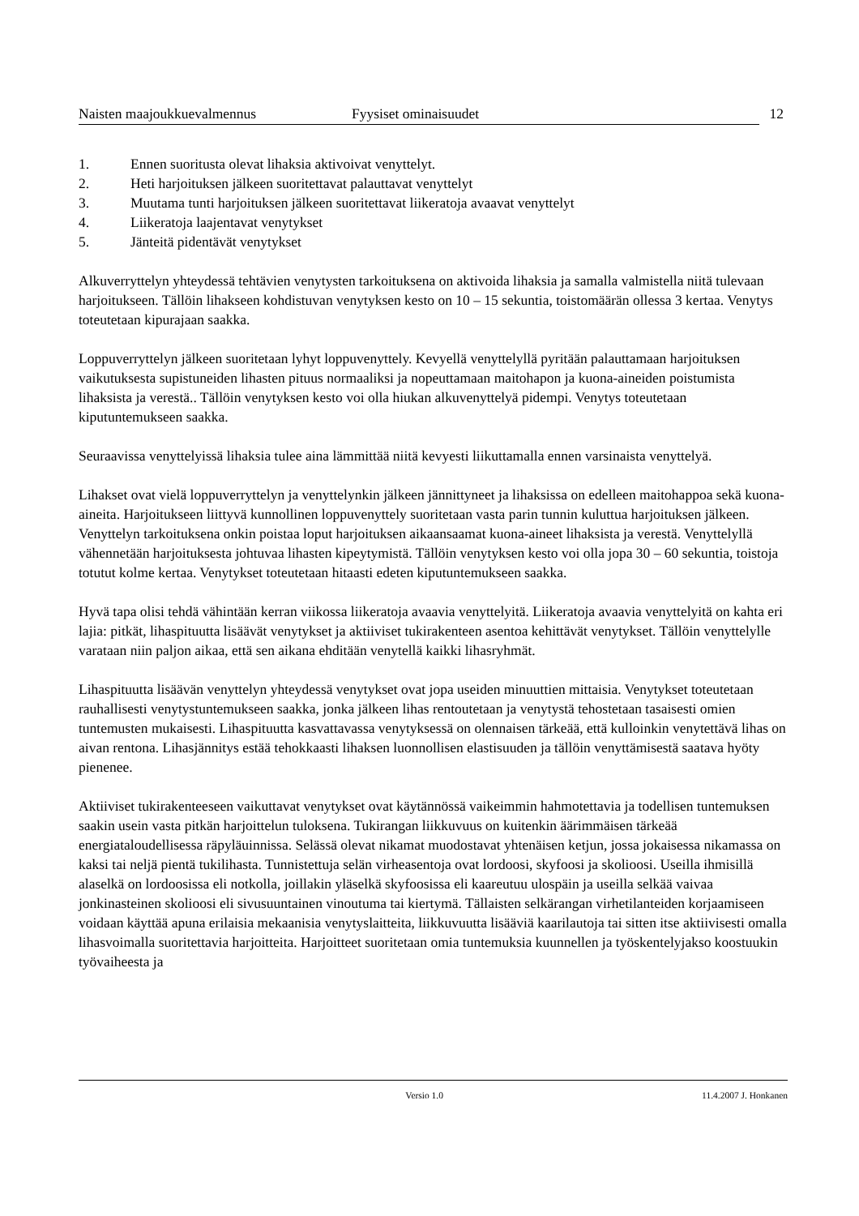Naisten maajoukkuevalmennus Fyysiset ominaisuudet 12
1. Ennen suoritusta olevat lihaksia aktivoivat venyttelyt.
2. Heti harjoituksen jälkeen suoritettavat palauttavat venyttelyt
3. Muutama tunti harjoituksen jälkeen suoritettavat liikeratoja avaavat venyttelyt
4. Liikeratoja laajentavat venytykset
5. Jänteitä pidentävät venytykset
Alkuverryttelyn yhteydessä tehtävien venytysten tarkoituksena on aktivoida lihaksia ja samalla valmistella niitä tulevaan harjoitukseen. Tällöin lihakseen kohdistuvan venytyksen kesto on 10 – 15 sekuntia, toistomäärän ollessa 3 kertaa. Venytys toteutetaan kipurajaan saakka.
Loppuverryttelyn jälkeen suoritetaan lyhyt loppuvenyttely. Kevyellä venyttelyllä pyritään palauttamaan harjoituksen vaikutuksesta supistuneiden lihasten pituus normaaliksi ja nopeuttamaan maitohapon ja kuona-aineiden poistumista lihaksista ja verestä.. Tällöin venytyksen kesto voi olla hiukan alkuvenyttelyä pidempi. Venytys toteutetaan kiputuntemukseen saakka.
Seuraavissa venyttelyissä lihaksia tulee aina lämmittää niitä kevyesti liikuttamalla ennen varsinaista venyttelyä.
Lihakset ovat vielä loppuverryttelyn ja venyttelynkin jälkeen jännittyneet ja lihaksissa on edelleen maitohappoa sekä kuona-aineita. Harjoitukseen liittyvä kunnollinen loppuvenyttely suoritetaan vasta parin tunnin kuluttua harjoituksen jälkeen. Venyttelyn tarkoituksena onkin poistaa loput harjoituksen aikaansaamat kuona-aineet lihaksista ja verestä. Venyttelyllä vähennetään harjoituksesta johtuvaa lihasten kipeytymistä. Tällöin venytyksen kesto voi olla jopa 30 – 60 sekuntia, toistoja totutut kolme kertaa. Venytykset toteutetaan hitaasti edeten kiputuntemukseen saakka.
Hyvä tapa olisi tehdä vähintään kerran viikossa liikeratoja avaavia venyttelyitä. Liikeratoja avaavia venyttelyitä on kahta eri lajia: pitkät, lihaspituutta lisäävät venytykset ja aktiiviset tukirakenteen asentoa kehittävät venytykset. Tällöin venyttelylle varataan niin paljon aikaa, että sen aikana ehditään venytellä kaikki lihasryhmät.
Lihaspituutta lisäävän venyttelyn yhteydessä venytykset ovat jopa useiden minuuttien mittaisia. Venytykset toteutetaan rauhallisesti venytystuntemukseen saakka, jonka jälkeen lihas rentoutetaan ja venytystä tehostetaan tasaisesti omien tuntemusten mukaisesti. Lihaspituutta kasvattavassa venytyksessä on olennaisen tärkeää, että kulloinkin venytettävä lihas on aivan rentona. Lihasjännitys estää tehokkaasti lihaksen luonnollisen elastisuuden ja tällöin venyttämisestä saatava hyöty pienenee.
Aktiiviset tukirakenteeseen vaikuttavat venytykset ovat käytännössä vaikeimmin hahmotettavia ja todellisen tuntemuksen saakin usein vasta pitkän harjoittelun tuloksena. Tukirangan liikkuvuus on kuitenkin äärimmäisen tärkeää energiataloudellisessa räpyläuinnissa. Selässä olevat nikamat muodostavat yhtenäisen ketjun, jossa jokaisessa nikamassa on kaksi tai neljä pientä tukilihasta. Tunnistettuja selän virheasentoja ovat lordoosi, skyfoosi ja skolioosi. Useilla ihmisillä alaselkä on lordoosissa eli notkolla, joillakin yläselkä skyfoosissa eli kaareutuu ulospäin ja useilla selkää vaivaa jonkinasteinen skolioosi eli sivusuuntainen vinoutuma tai kiertymä. Tällaisten selkärangan virhetilanteiden korjaamiseen voidaan käyttää apuna erilaisia mekaanisia venytyslaitteita, liikkuvuutta lisääviä kaarilautoja tai sitten itse aktiivisesti omalla lihasvoimalla suoritettavia harjoitteita. Harjoitteet suoritetaan omia tuntemuksia kuunnellen ja työskentelyjakso koostuukin työvaiheesta ja
Versio 1.0 11.4.2007 J. Honkanen